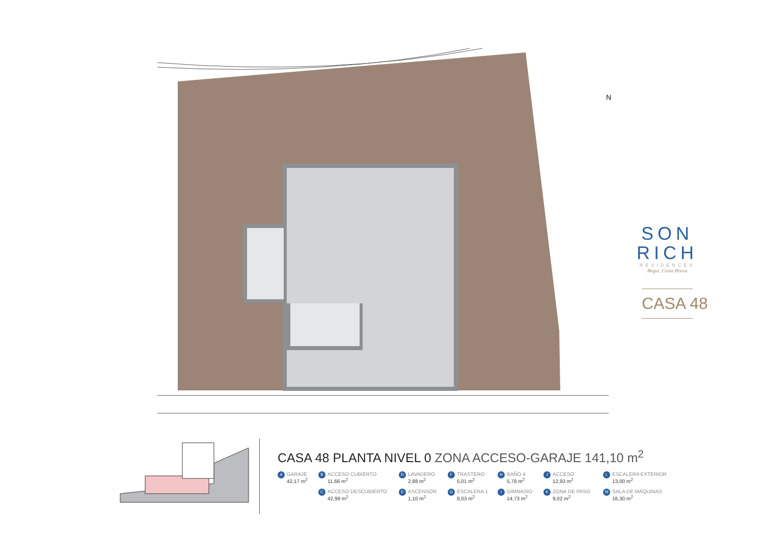N
SON
RICH
RESIDENCES
Begur, Costa Brava
CASA 48
CASA 48 PLANTA NIVEL 0 ZONA ACCESO-GARAJE 141,10 m<sup>2</sup>
A
GARAJE
42,17 m<sup>2</sup>
B
ACCESO CUBIERTO
11,66 m<sup>2</sup>
D
LAVADERO
2,88 m<sup>2</sup>
F
TRASTERO
5,01 m<sup>2</sup>
H
BAÑO 4
5,78 m<sup>2</sup>
J
ACCESO
12,93 m<sup>2</sup>
L
ESCALERA EXTERIOR
13,00 m<sup>2</sup>
C
ACCESO DESCUBIERTO
42,99 m<sup>2</sup>
E
ASCENSOR
1,10 m<sup>2</sup>
G
ESCALERA 1
8,03 m<sup>2</sup>
I
GIMNASIO
14,73 m<sup>2</sup>
K
ZONA DE PASO
9,02 m<sup>2</sup>
M
SALA DE MÁQUINAS
16,30 m<sup>2</sup>